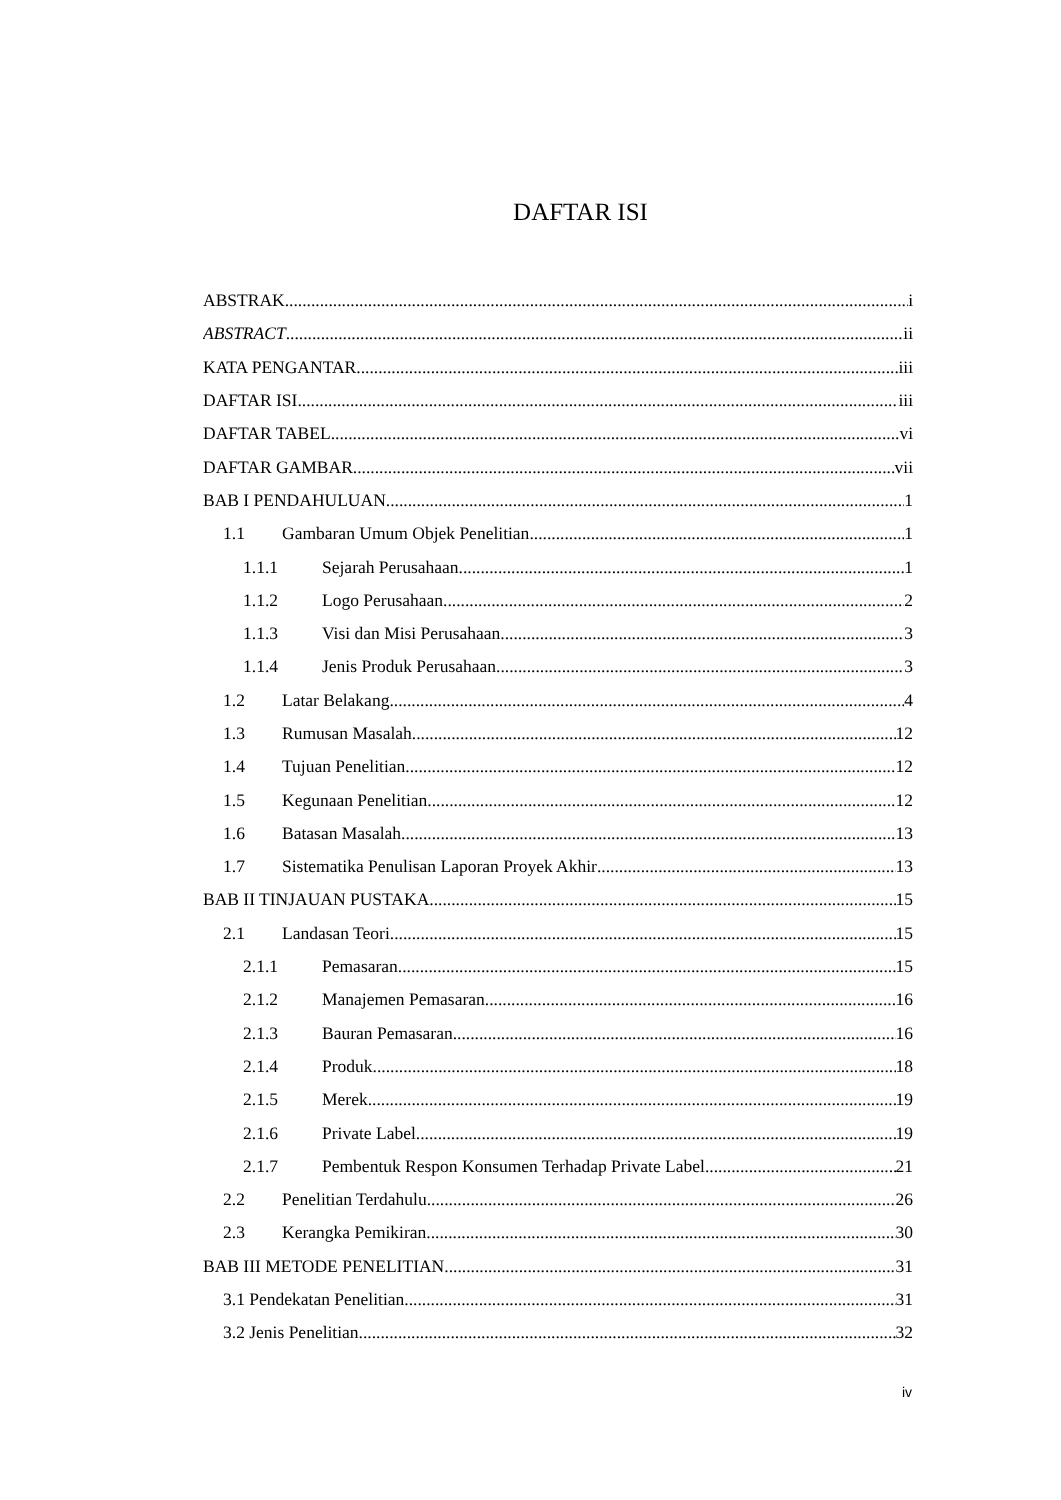DAFTAR ISI
ABSTRAK i
ABSTRACT ii
KATA PENGANTAR iii
DAFTAR ISI iii
DAFTAR TABEL vi
DAFTAR GAMBAR vii
BAB I PENDAHULUAN 1
1.1 Gambaran Umum Objek Penelitian 1
1.1.1 Sejarah Perusahaan 1
1.1.2 Logo Perusahaan 2
1.1.3 Visi dan Misi Perusahaan 3
1.1.4 Jenis Produk Perusahaan 3
1.2 Latar Belakang 4
1.3 Rumusan Masalah 12
1.4 Tujuan Penelitian 12
1.5 Kegunaan Penelitian 12
1.6 Batasan Masalah 13
1.7 Sistematika Penulisan Laporan Proyek Akhir 13
BAB II TINJAUAN PUSTAKA 15
2.1 Landasan Teori 15
2.1.1 Pemasaran 15
2.1.2 Manajemen Pemasaran 16
2.1.3 Bauran Pemasaran 16
2.1.4 Produk 18
2.1.5 Merek 19
2.1.6 Private Label 19
2.1.7 Pembentuk Respon Konsumen Terhadap Private Label 21
2.2 Penelitian Terdahulu 26
2.3 Kerangka Pemikiran 30
BAB III METODE PENELITIAN 31
3.1 Pendekatan Penelitian 31
3.2 Jenis Penelitian 32
iv